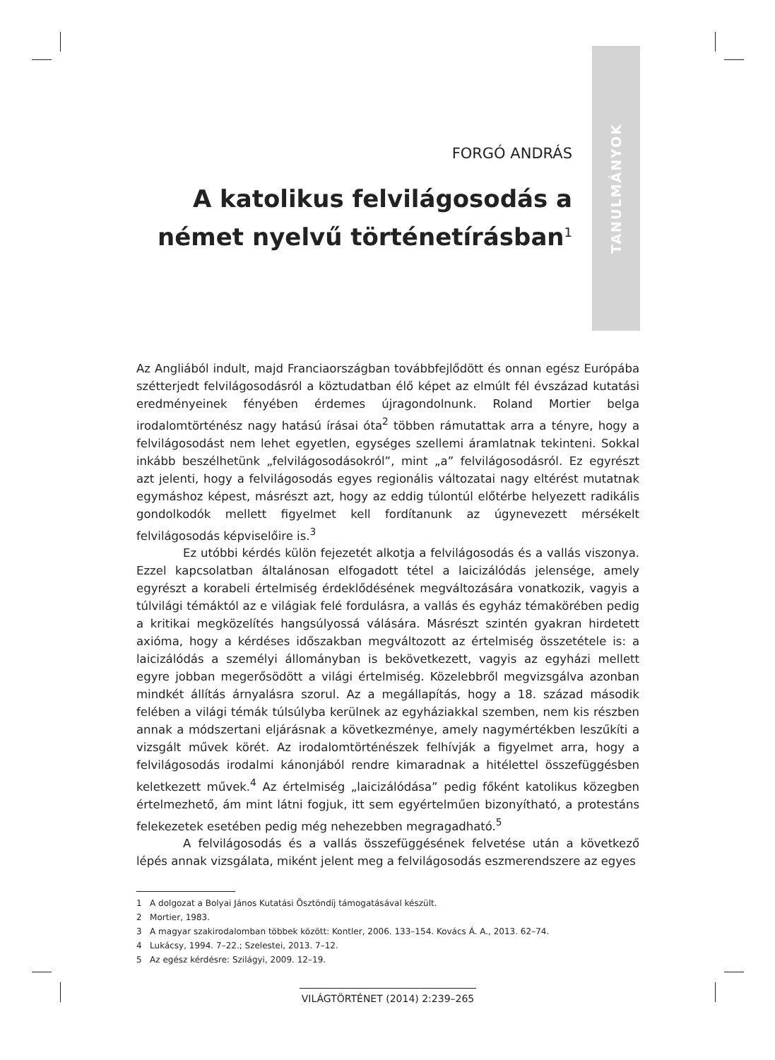TANULMÁNYOK
FORGÓ ANDRÁS
A katolikus felvilágosodás a német nyelvű történetírásban<sup>1</sup>
Az Angliából indult, majd Franciaországban továbbfejlődött és onnan egész Európába szétterjedt felvilágosodásról a köztudatban élő képet az elmúlt fél évszázad kutatási eredményeinek fényében érdemes újragondolnunk. Roland Mortier belga irodalomtörténész nagy hatású írásai óta<sup>2</sup> többen rámutattak arra a tényre, hogy a felvilágosodást nem lehet egyetlen, egységes szellemi áramlatnak tekinteni. Sokkal inkább beszélhetünk „felvilágosodásokról”, mint „a” felvilágosodásról. Ez egyrészt azt jelenti, hogy a felvilágosodás egyes regionális változatai nagy eltérést mutatnak egymáshoz képest, másrészt azt, hogy az eddig túlontúl előtérbe helyezett radikális gondolkodók mellett figyelmet kell fordítanunk az úgynevezett mérsékelt felvilágosodás képviselőire is.<sup>3</sup>
Ez utóbbi kérdés külön fejezetét alkotja a felvilágosodás és a vallás viszonya. Ezzel kapcsolatban általánosan elfogadott tétel a laicizálódás jelensége, amely egyrészt a korabeli értelmiség érdeklődésének megváltozására vonatkozik, vagyis a túlvilági témáktól az e világiak felé fordulásra, a vallás és egyház témakörében pedig a kritikai megközelítés hangsúlyossá válására. Másrészt szintén gyakran hirdetett axióma, hogy a kérdéses időszakban megváltozott az értelmiség összetétele is: a laicizálódás a személyi állományban is bekövetkezett, vagyis az egyházi mellett egyre jobban megerősödött a világi értelmiség. Közelebbről megvizsgálva azonban mindkét állítás árnyalásra szorul. Az a megállapítás, hogy a 18. század második felében a világi témák túlsúlyba kerülnek az egyháziakkal szemben, nem kis részben annak a módszertani eljárásnak a következménye, amely nagymértékben leszűkíti a vizsgált művek körét. Az irodalomtörténészek felhívják a figyelmet arra, hogy a felvilágosodás irodalmi kánonjából rendre kimaradnak a hitélettel összefüggésben keletkezett művek.<sup>4</sup> Az értelmiség „laicizálódása” pedig főként katolikus közegben értelmezhető, ám mint látni fogjuk, itt sem egyértelműen bizonyítható, a protestáns felekezetek esetében pedig még nehezebben megragadható.<sup>5</sup>
A felvilágosodás és a vallás összefüggésének felvetése után a következő lépés annak vizsgálata, miként jelent meg a felvilágosodás eszmerendszere az egyes
1 A dolgozat a Bolyai János Kutatási Ösztöndíj támogatásával készült.
2 Mortier, 1983.
3 A magyar szakirodalomban többek között: Kontler, 2006. 133–154. Kovács Á. A., 2013. 62–74.
4 Lukácsy, 1994. 7–22.; Szelestei, 2013. 7–12.
5 Az egész kérdésre: Szilágyi, 2009. 12–19.
VILÁGTÖRTÉNET (2014) 2:239–265